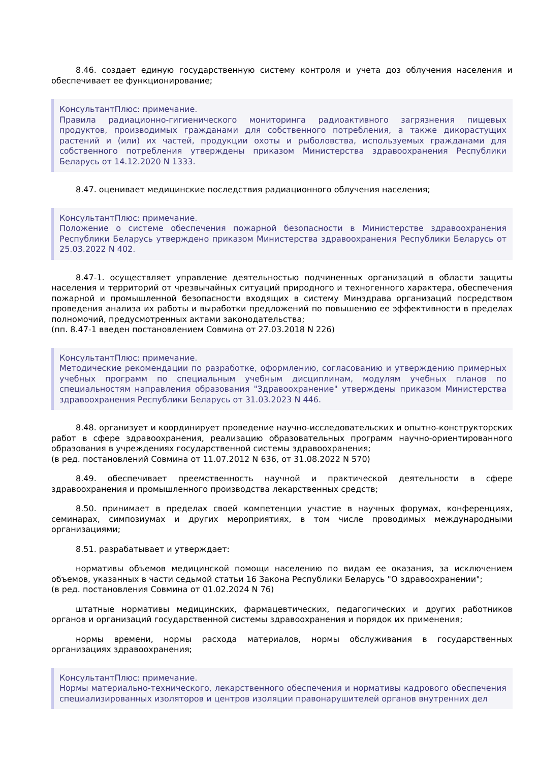8.46. создает единую государственную систему контроля и учета доз облучения населения и обеспечивает ее функционирование;
КонсультантПлюс: примечание.
Правила радиационно-гигиенического мониторинга радиоактивного загрязнения пищевых продуктов, производимых гражданами для собственного потребления, а также дикорастущих растений и (или) их частей, продукции охоты и рыболовства, используемых гражданами для собственного потребления утверждены приказом Министерства здравоохранения Республики Беларусь от 14.12.2020 N 1333.
8.47. оценивает медицинские последствия радиационного облучения населения;
КонсультантПлюс: примечание.
Положение о системе обеспечения пожарной безопасности в Министерстве здравоохранения Республики Беларусь утверждено приказом Министерства здравоохранения Республики Беларусь от 25.03.2022 N 402.
8.47-1. осуществляет управление деятельностью подчиненных организаций в области защиты населения и территорий от чрезвычайных ситуаций природного и техногенного характера, обеспечения пожарной и промышленной безопасности входящих в систему Минздрава организаций посредством проведения анализа их работы и выработки предложений по повышению ее эффективности в пределах полномочий, предусмотренных актами законодательства;
(пп. 8.47-1 введен постановлением Совмина от 27.03.2018 N 226)
КонсультантПлюс: примечание.
Методические рекомендации по разработке, оформлению, согласованию и утверждению примерных учебных программ по специальным учебным дисциплинам, модулям учебных планов по специальностям направления образования "Здравоохранение" утверждены приказом Министерства здравоохранения Республики Беларусь от 31.03.2023 N 446.
8.48. организует и координирует проведение научно-исследовательских и опытно-конструкторских работ в сфере здравоохранения, реализацию образовательных программ научно-ориентированного образования в учреждениях государственной системы здравоохранения;
(в ред. постановлений Совмина от 11.07.2012 N 636, от 31.08.2022 N 570)
8.49. обеспечивает преемственность научной и практической деятельности в сфере здравоохранения и промышленного производства лекарственных средств;
8.50. принимает в пределах своей компетенции участие в научных форумах, конференциях, семинарах, симпозиумах и других мероприятиях, в том числе проводимых международными организациями;
8.51. разрабатывает и утверждает:
нормативы объемов медицинской помощи населению по видам ее оказания, за исключением объемов, указанных в части седьмой статьи 16 Закона Республики Беларусь "О здравоохранении";
(в ред. постановления Совмина от 01.02.2024 N 76)
штатные нормативы медицинских, фармацевтических, педагогических и других работников органов и организаций государственной системы здравоохранения и порядок их применения;
нормы времени, нормы расхода материалов, нормы обслуживания в государственных организациях здравоохранения;
КонсультантПлюс: примечание.
Нормы материально-технического, лекарственного обеспечения и нормативы кадрового обеспечения специализированных изоляторов и центров изоляции правонарушителей органов внутренних дел